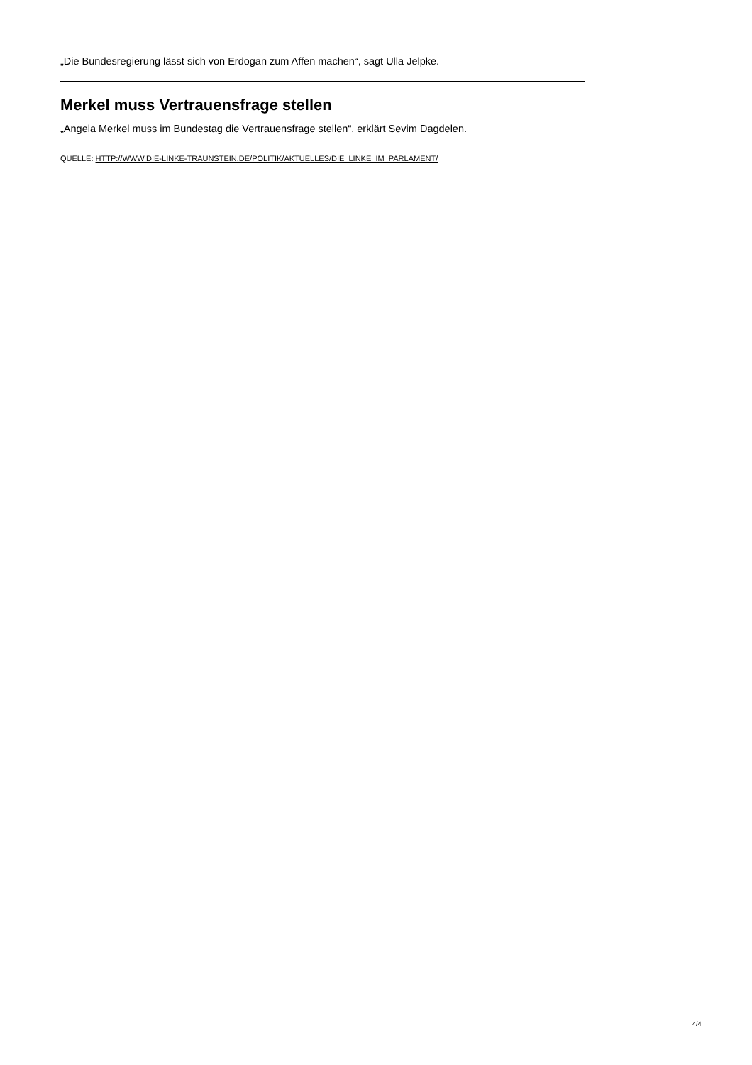„Die Bundesregierung lässt sich von Erdogan zum Affen machen“, sagt Ulla Jelpke.
Merkel muss Vertrauensfrage stellen
„Angela Merkel muss im Bundestag die Vertrauensfrage stellen“, erklärt Sevim Dagdelen.
QUELLE: HTTP://WWW.DIE-LINKE-TRAUNSTEIN.DE/POLITIK/AKTUELLES/DIE_LINKE_IM_PARLAMENT/
4/4